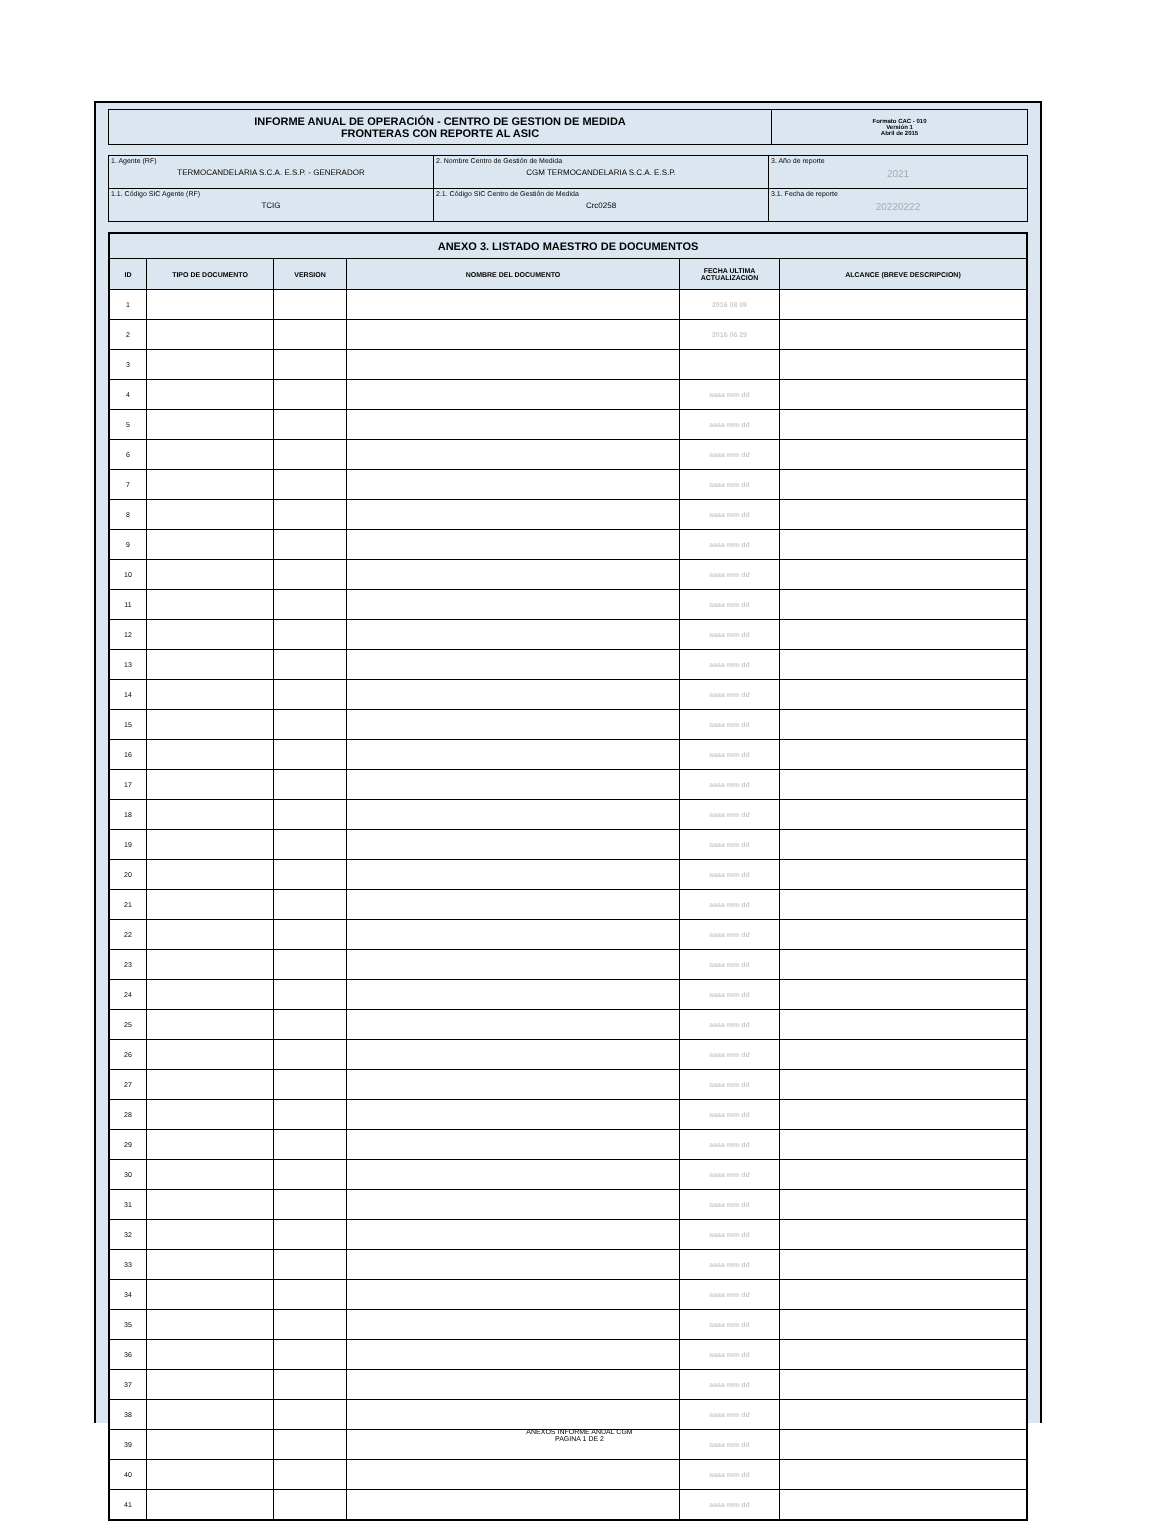| INFORME ANUAL DE OPERACIÓN - CENTRO DE GESTION DE MEDIDA FRONTERAS CON REPORTE AL ASIC | Formato CAC - 010 Versión 1 Abril de 2015 |
| 1. Agente (RF) TERMOCANDELARIA S.C.A. E.S.P. - GENERADOR | 2. Nombre Centro de Gestión de Medida CGM TERMOCANDELARIA S.C.A. E.S.P. | 3. Año de reporte 2021 |
| 1.1. Código SIC Agente (RF) TCIG | 2.1. Código SIC Centro de Gestión de Medida Crc0258 | 3.1. Fecha de reporte 20220222 |
| ANEXO 3. LISTADO MAESTRO DE DOCUMENTOS | | | | | |
| --- | --- | --- | --- | --- | --- |
| ID | TIPO DE DOCUMENTO | VERSION | NOMBRE DEL DOCUMENTO | FECHA ULTIMA ACTUALIZACION | ALCANCE (BREVE DESCRIPCION) |
| 1 | | | | 2016 08 09 | |
| 2 | | | | 2016 06 29 | |
| 3 | | | | | |
| 4 | | | | aaaa mm dd | |
| 5 | | | | aaaa mm dd | |
| 6 | | | | aaaa mm dd | |
| 7 | | | | aaaa mm dd | |
| 8 | | | | aaaa mm dd | |
| 9 | | | | aaaa mm dd | |
| 10 | | | | aaaa mm dd | |
| 11 | | | | aaaa mm dd | |
| 12 | | | | aaaa mm dd | |
| 13 | | | | aaaa mm dd | |
| 14 | | | | aaaa mm dd | |
| 15 | | | | aaaa mm dd | |
| 16 | | | | aaaa mm dd | |
| 17 | | | | aaaa mm dd | |
| 18 | | | | aaaa mm dd | |
| 19 | | | | aaaa mm dd | |
| 20 | | | | aaaa mm dd | |
| 21 | | | | aaaa mm dd | |
| 22 | | | | aaaa mm dd | |
| 23 | | | | aaaa mm dd | |
| 24 | | | | aaaa mm dd | |
| 25 | | | | aaaa mm dd | |
| 26 | | | | aaaa mm dd | |
| 27 | | | | aaaa mm dd | |
| 28 | | | | aaaa mm dd | |
| 29 | | | | aaaa mm dd | |
| 30 | | | | aaaa mm dd | |
| 31 | | | | aaaa mm dd | |
| 32 | | | | aaaa mm dd | |
| 33 | | | | aaaa mm dd | |
| 34 | | | | aaaa mm dd | |
| 35 | | | | aaaa mm dd | |
| 36 | | | | aaaa mm dd | |
| 37 | | | | aaaa mm dd | |
| 38 | | | | aaaa mm dd | |
| 39 | | | | aaaa mm dd | |
| 40 | | | | aaaa mm dd | |
| 41 | | | | aaaa mm dd | |
ANEXOS INFORME ANUAL CGM
PAGINA 1 DE 2